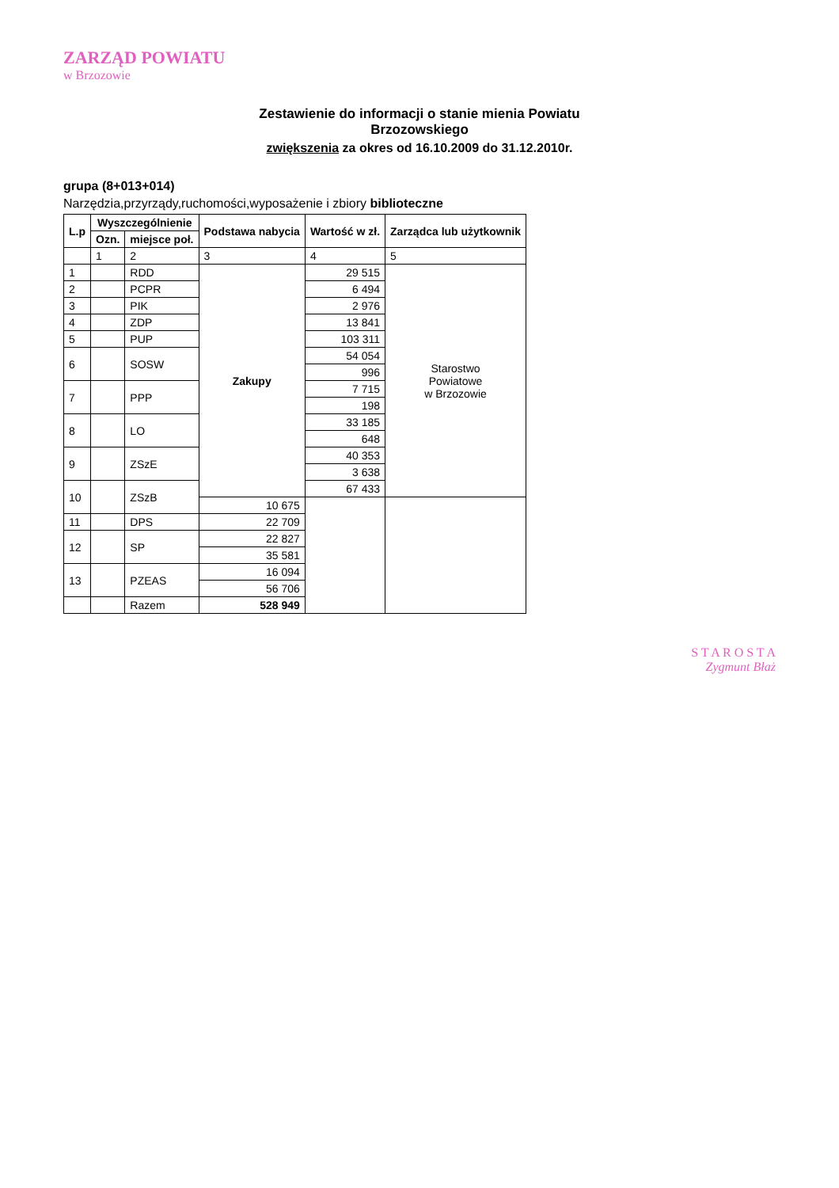ZARZĄD POWIATU
w Brzozowie
Zestawienie do informacji o stanie mienia Powiatu
Brzozowskiego
zwiększenia za okres od 16.10.2009 do 31.12.2010r.
grupa (8+013+014)
Narzędzia,przyrządy,ruchomości,wyposażenie i zbiory biblioteczne
| L.p | Wyszczególnienie | | Podstawa nabycia | Wartość w zł. | Zarządca lub użytkownik |
| --- | --- | --- | --- | --- | --- |
| | Ozn. | miejsce poł. | | | |
| | 1 | 2 | 3 | 4 | 5 |
| 1 | | RDD | Zakupy | 29 515 | Starostwo Powiatowe w Brzozowie |
| 2 | | PCPR | | 6 494 | |
| 3 | | PIK | | 2 976 | |
| 4 | | ZDP | | 13 841 | |
| 5 | | PUP | | 103 311 | |
| 6 | | SOSW | | 54 054 | |
| | | | | 996 | |
| 7 | | PPP | | 7 715 | |
| | | | | 198 | |
| 8 | | LO | | 33 185 | |
| | | | | 648 | |
| 9 | | ZSzE | | 40 353 | |
| | | | | 3 638 | |
| 10 | | ZSzB | | 67 433 | |
| | | | 10 675 | | |
| 11 | | DPS | 22 709 | | |
| 12 | | SP | 22 827 | | |
| | | | 35 581 | | |
| 13 | | PZEAS | 16 094 | | |
| | | | 56 706 | | |
| | | Razem | 528 949 | | |
S T A R O S T A
Zygmunt Błaż